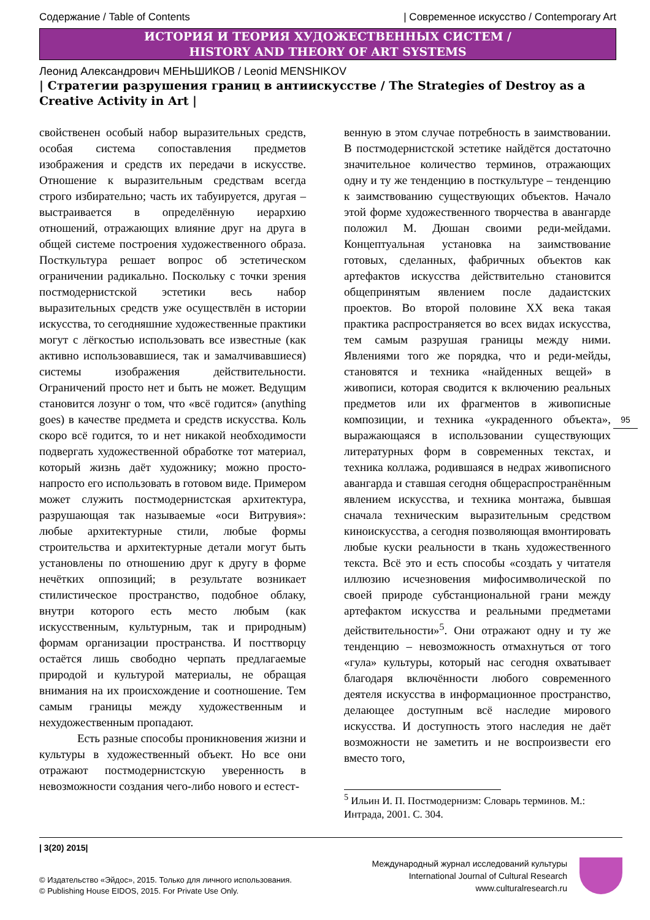Содержание / Table of Contents | Современное искусство / Contemporary Art
ИСТОРИЯ И ТЕОРИЯ ХУДОЖЕСТВЕННЫХ СИСТЕМ /
HISTORY AND THEORY OF ART SYSTEMS
Леонид Александрович МЕНЬШИКОВ / Leonid MENSHIKOV
| Стратегии разрушения границ в антиискусстве / The Strategies of Destroy as a Creative Activity in Art |
свойственен особый набор выразительных средств, особая система сопоставления предметов изображения и средств их передачи в искусстве. Отношение к выразительным средствам всегда строго избирательно; часть их табуируется, другая – выстраивается в определённую иерархию отношений, отражающих влияние друг на друга в общей системе построения художественного образа. Посткультура решает вопрос об эстетическом ограничении радикально. Поскольку с точки зрения постмодернистской эстетики весь набор выразительных средств уже осуществлён в истории искусства, то сегодняшние художественные практики могут с лёгкостью использовать все известные (как активно использовавшиеся, так и замалчивавшиеся) системы изображения действительности. Ограничений просто нет и быть не может. Ведущим становится лозунг о том, что «всё годится» (anything goes) в качестве предмета и средств искусства. Коль скоро всё годится, то и нет никакой необходимости подвергать художественной обработке тот материал, который жизнь даёт художнику; можно просто-напросто его использовать в готовом виде. Примером может служить постмодернистская архитектура, разрушающая так называемые «оси Витрувия»: любые архитектурные стили, любые формы строительства и архитектурные детали могут быть установлены по отношению друг к другу в форме нечётких оппозиций; в результате возникает стилистическое пространство, подобное облаку, внутри которого есть место любым (как искусственным, культурным, так и природным) формам организации пространства. И посттворцу остаётся лишь свободно черпать предлагаемые природой и культурой материалы, не обращая внимания на их происхождение и соотношение. Тем самым границы между художественным и нехудожественным пропадают.
Есть разные способы проникновения жизни и культуры в художественный объект. Но все они отражают постмодернистскую уверенность в невозможности создания чего-либо нового и естест-
венную в этом случае потребность в заимствовании. В постмодернистской эстетике найдётся достаточно значительное количество терминов, отражающих одну и ту же тенденцию в посткультуре – тенденцию к заимствованию существующих объектов. Начало этой форме художественного творчества в авангарде положил М. Дюшан своими реди-мейдами. Концептуальная установка на заимствование готовых, сделанных, фабричных объектов как артефактов искусства действительно становится общепринятым явлением после дадаистских проектов. Во второй половине XX века такая практика распространяется во всех видах искусства, тем самым разрушая границы между ними. Явлениями того же порядка, что и реди-мейды, становятся и техника «найденных вещей» в живописи, которая сводится к включению реальных предметов или их фрагментов в живописные композиции, и техника «украденного объекта», выражающаяся в использовании существующих литературных форм в современных текстах, и техника коллажа, родившаяся в недрах живописного авангарда и ставшая сегодня общераспространённым явлением искусства, и техника монтажа, бывшая сначала техническим выразительным средством киноискусства, а сегодня позволяющая вмонтировать любые куски реальности в ткань художественного текста. Всё это и есть способы «создать у читателя иллюзию исчезновения мифосимволической по своей природе субстанциональной грани между артефактом искусства и реальными предметами действительности»<sup>5</sup>. Они отражают одну и ту же тенденцию – невозможность отмахнуться от того «гула» культуры, который нас сегодня охватывает благодаря включённости любого современного деятеля искусства в информационное пространство, делающее доступным всё наследие мирового искусства. И доступность этого наследия не даёт возможности не заметить и не воспроизвести его вместо того,
<sup>5</sup> Ильин И. П. Постмодернизм: Словарь терминов. М.: Интрада, 2001. С. 304.
95
| 3(20) 2015|
© Издательство «Эйдос», 2015. Только для личного использования.
© Publishing House EIDOS, 2015. For Private Use Only.
Международный журнал исследований культуры
International Journal of Cultural Research
www.culturalresearch.ru